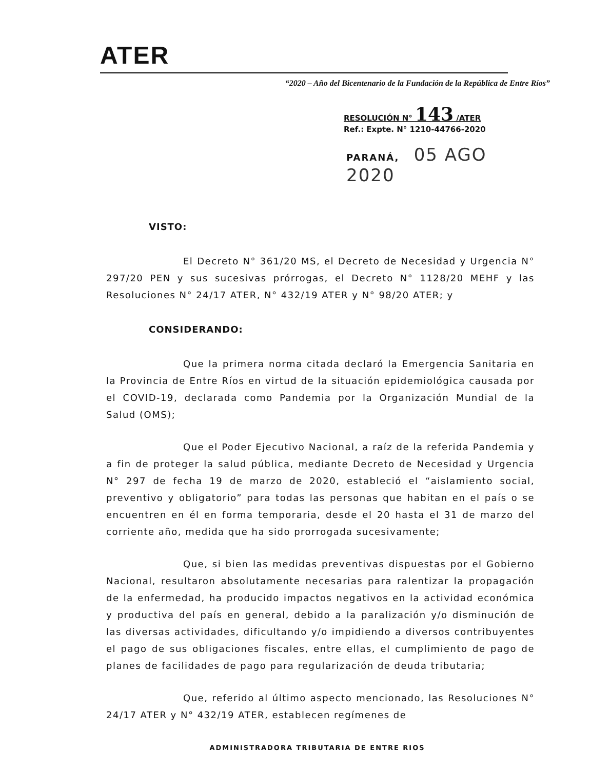ATER
“2020 – Año del Bicentenario de la Fundación de la República de Entre Ríos”
RESOLUCIÓN N° 143 /ATER
Ref.: Expte. N° 1210-44766-2020
PARANÁ, 05 AGO 2020
VISTO:
El Decreto N° 361/20 MS, el Decreto de Necesidad y Urgencia N° 297/20 PEN y sus sucesivas prórrogas, el Decreto N° 1128/20 MEHF y las Resoluciones N° 24/17 ATER, N° 432/19 ATER y N° 98/20 ATER; y
CONSIDERANDO:
Que la primera norma citada declaró la Emergencia Sanitaria en la Provincia de Entre Ríos en virtud de la situación epidemiológica causada por el COVID-19, declarada como Pandemia por la Organización Mundial de la Salud (OMS);
Que el Poder Ejecutivo Nacional, a raíz de la referida Pandemia y a fin de proteger la salud pública, mediante Decreto de Necesidad y Urgencia N° 297 de fecha 19 de marzo de 2020, estableció el “aislamiento social, preventivo y obligatorio” para todas las personas que habitan en el país o se encuentren en él en forma temporaria, desde el 20 hasta el 31 de marzo del corriente año, medida que ha sido prorrogada sucesivamente;
Que, si bien las medidas preventivas dispuestas por el Gobierno Nacional, resultaron absolutamente necesarias para ralentizar la propagación de la enfermedad, ha producido impactos negativos en la actividad económica y productiva del país en general, debido a la paralización y/o disminución de las diversas actividades, dificultando y/o impidiendo a diversos contribuyentes el pago de sus obligaciones fiscales, entre ellas, el cumplimiento de pago de planes de facilidades de pago para regularización de deuda tributaria;
Que, referido al último aspecto mencionado, las Resoluciones N° 24/17 ATER y N° 432/19 ATER, establecen regímenes de
ADMINISTRADORA TRIBUTARIA DE ENTRE RIOS